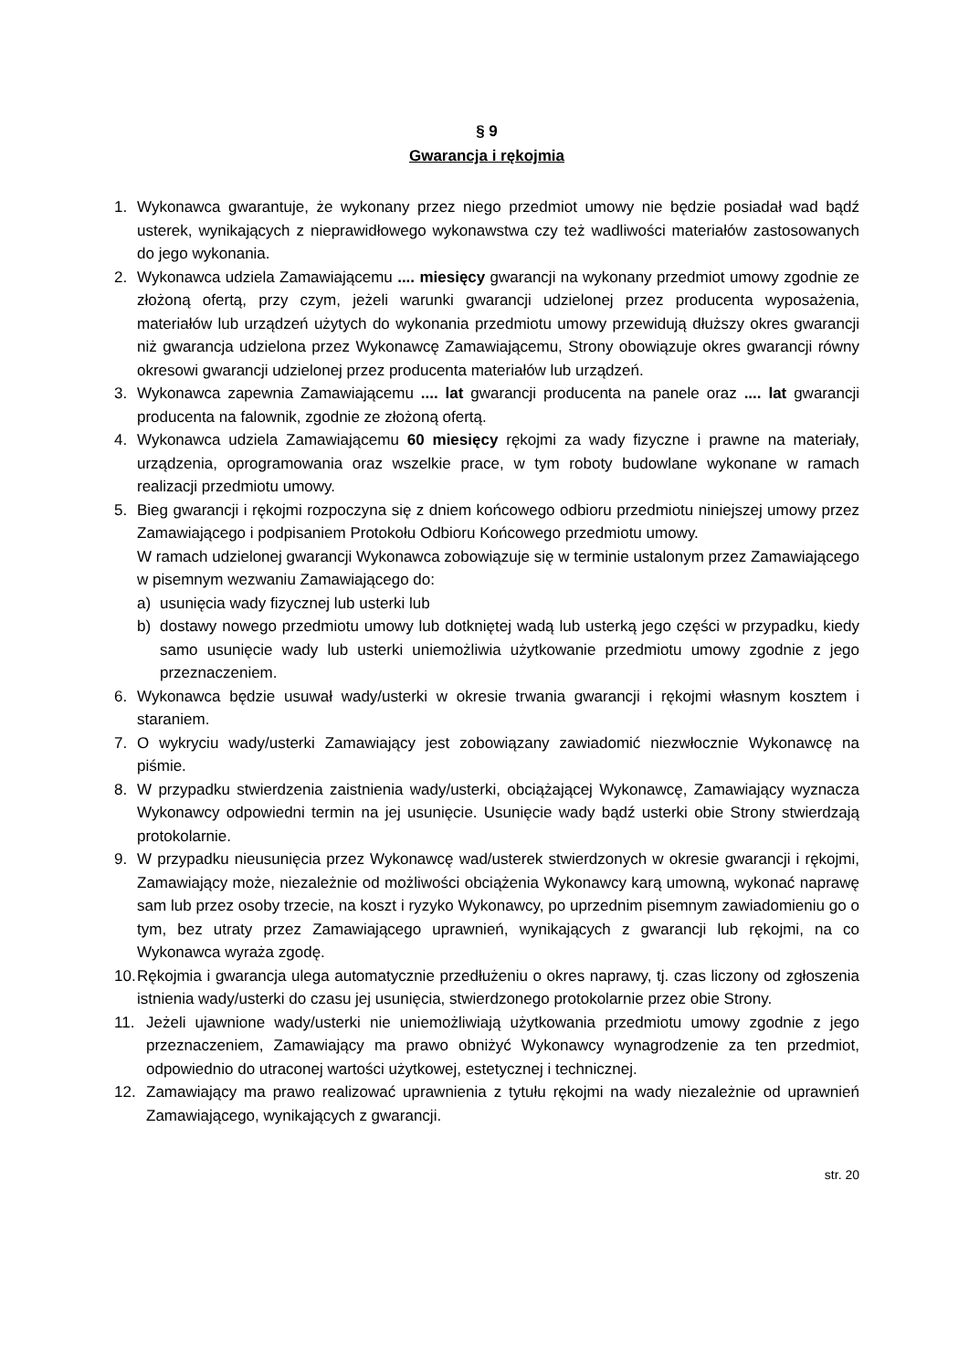§ 9
Gwarancja i rękojmia
1. Wykonawca gwarantuje, że wykonany przez niego przedmiot umowy nie będzie posiadał wad bądź usterek, wynikających z nieprawidłowego wykonawstwa czy też wadliwości materiałów zastosowanych do jego wykonania.
2. Wykonawca udziela Zamawiającemu .... miesięcy gwarancji na wykonany przedmiot umowy zgodnie ze złożoną ofertą, przy czym, jeżeli warunki gwarancji udzielonej przez producenta wyposażenia, materiałów lub urządzeń użytych do wykonania przedmiotu umowy przewidują dłuższy okres gwarancji niż gwarancja udzielona przez Wykonawcę Zamawiającemu, Strony obowiązuje okres gwarancji równy okresowi gwarancji udzielonej przez producenta materiałów lub urządzeń.
3. Wykonawca zapewnia Zamawiającemu .... lat gwarancji producenta na panele oraz .... lat gwarancji producenta na falownik, zgodnie ze złożoną ofertą.
4. Wykonawca udziela Zamawiającemu 60 miesięcy rękojmi za wady fizyczne i prawne na materiały, urządzenia, oprogramowania oraz wszelkie prace, w tym roboty budowlane wykonane w ramach realizacji przedmiotu umowy.
5. Bieg gwarancji i rękojmi rozpoczyna się z dniem końcowego odbioru przedmiotu niniejszej umowy przez Zamawiającego i podpisaniem Protokołu Odbioru Końcowego przedmiotu umowy.
W ramach udzielonej gwarancji Wykonawca zobowiązuje się w terminie ustalonym przez Zamawiającego w pisemnym wezwaniu Zamawiającego do:
a) usunięcia wady fizycznej lub usterki lub
b) dostawy nowego przedmiotu umowy lub dotkniętej wadą lub usterką jego części w przypadku, kiedy samo usunięcie wady lub usterki uniemożliwia użytkowanie przedmiotu umowy zgodnie z jego przeznaczeniem.
6. Wykonawca będzie usuwał wady/usterki w okresie trwania gwarancji i rękojmi własnym kosztem i staraniem.
7. O wykryciu wady/usterki Zamawiający jest zobowiązany zawiadomić niezwłocznie Wykonawcę na piśmie.
8. W przypadku stwierdzenia zaistnienia wady/usterki, obciążającej Wykonawcę, Zamawiający wyznacza Wykonawcy odpowiedni termin na jej usunięcie. Usunięcie wady bądź usterki obie Strony stwierdzają protokolarnie.
9. W przypadku nieusunięcia przez Wykonawcę wad/usterek stwierdzonych w okresie gwarancji i rękojmi, Zamawiający może, niezależnie od możliwości obciążenia Wykonawcy karą umowną, wykonać naprawę sam lub przez osoby trzecie, na koszt i ryzyko Wykonawcy, po uprzednim pisemnym zawiadomieniu go o tym, bez utraty przez Zamawiającego uprawnień, wynikających z gwarancji lub rękojmi, na co Wykonawca wyraża zgodę.
10. Rękojmia i gwarancja ulega automatycznie przedłużeniu o okres naprawy, tj. czas liczony od zgłoszenia istnienia wady/usterki do czasu jej usunięcia, stwierdzonego protokolarnie przez obie Strony.
11. Jeżeli ujawnione wady/usterki nie uniemożliwiają użytkowania przedmiotu umowy zgodnie z jego przeznaczeniem, Zamawiający ma prawo obniżyć Wykonawcy wynagrodzenie za ten przedmiot, odpowiednio do utraconej wartości użytkowej, estetycznej i technicznej.
12. Zamawiający ma prawo realizować uprawnienia z tytułu rękojmi na wady niezależnie od uprawnień Zamawiającego, wynikających z gwarancji.
str. 20